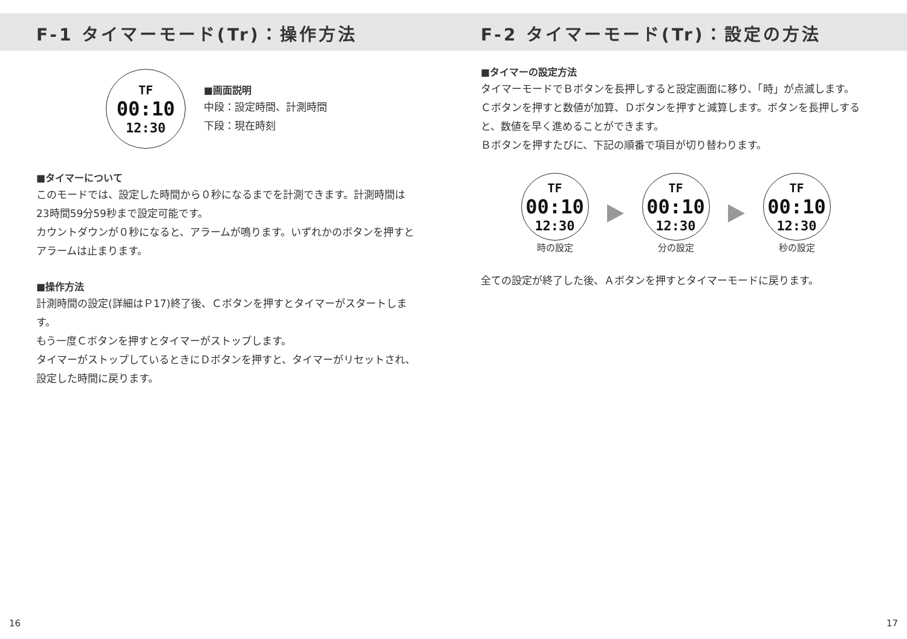F-1 タイマーモード(Tr)：操作方法
TF
00:10
12:30
■画面説明
中段：設定時間、計測時間
下段：現在時刻
■タイマーについて
このモードでは、設定した時間から０秒になるまでを計測できます。計測時間は23時間59分59秒まで設定可能です。
カウントダウンが０秒になると、アラームが鳴ります。いずれかのボタンを押すとアラームは止まります。
■操作方法
計測時間の設定(詳細はＰ17)終了後、Ｃボタンを押すとタイマーがスタートします。
もう一度Ｃボタンを押すとタイマーがストップします。
タイマーがストップしているときにＤボタンを押すと、タイマーがリセットされ、設定した時間に戻ります。
F-2 タイマーモード(Tr)：設定の方法
■タイマーの設定方法
タイマーモードでＢボタンを長押しすると設定画面に移り、「時」が点滅します。
Ｃボタンを押すと数値が加算、Ｄボタンを押すと減算します。ボタンを長押しすると、数値を早く進めることができます。
Ｂボタンを押すたびに、下記の順番で項目が切り替わります。
TF
00:10
12:30
時の設定
TF
00:10
12:30
分の設定
TF
00:10
12:30
秒の設定
全ての設定が終了した後、Ａボタンを押すとタイマーモードに戻ります。
16 17